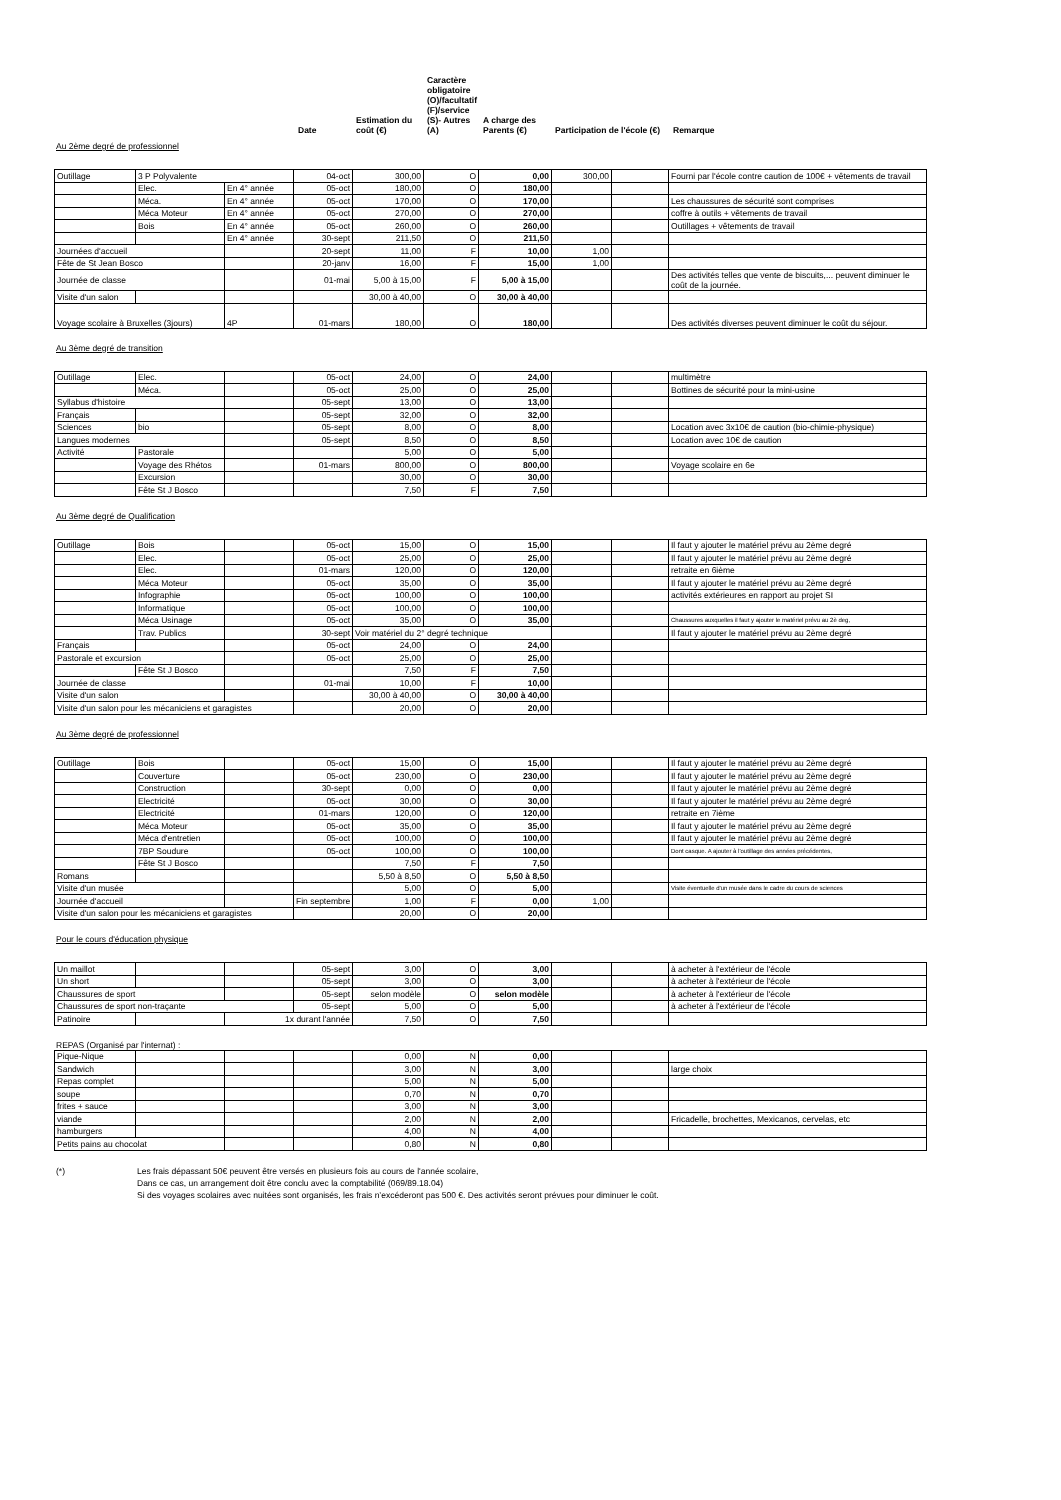Date
Estimation du coût (€)
Caractère obligatoire (O)/facultatif (F)/service (S)- Autres (A)
A charge des Parents (€)
Participation de l'école (€)
Remarque
Au 2ème degré de professionnel
| Outillage | 3 P Polyvalente | | 04-oct | 300,00 | O | 0,00 | 300,00 | | Fourni par l'école contre caution de 100€ + vêtements de travail |
| | Elec. | En 4° année | 05-oct | 180,00 | O | 180,00 | | | |
| | Méca. | En 4° année | 05-oct | 170,00 | O | 170,00 | | | Les chaussures de sécurité sont comprises |
| | Méca Moteur | En 4° année | 05-oct | 270,00 | O | 270,00 | | | coffre à outils + vêtements de travail |
| | Bois | En 4° année | 05-oct | 260,00 | O | 260,00 | | | Outillages + vêtements de travail |
| | | En 4° année | 30-sept | 211,50 | O | 211,50 | | | |
| Journées d'accueil | | | 20-sept | 11,00 | F | 10,00 | 1,00 | | |
| Fête de St Jean Bosco | | | 20-janv | 16,00 | F | 15,00 | 1,00 | | |
| Journée de classe | | | 01-mai | 5,00 à 15,00 | F | 5,00 à 15,00 | | | Des activités telles que vente de biscuits,... peuvent diminuer le coût de la journée. |
| Visite d'un salon | | | | 30,00 à 40,00 | O | 30,00 à 40,00 | | | |
| Voyage scolaire à Bruxelles (3jours) | | 4P | 01-mars | 180,00 | O | 180,00 | | | Des activités diverses peuvent diminuer le coût du séjour. |
Au 3ème degré de transition
| Outillage | Elec. | | 05-oct | 24,00 | O | 24,00 | | | multimètre |
| | Méca. | | 05-oct | 25,00 | O | 25,00 | | | Bottines de sécurité pour la mini-usine |
| Syllabus d'histoire | | | 05-sept | 13,00 | O | 13,00 | | | |
| Français | | | 05-sept | 32,00 | O | 32,00 | | | |
| Sciences | bio | | 05-sept | 8,00 | O | 8,00 | | | Location avec 3x10€ de caution (bio-chimie-physique) |
| Langues modernes | | | 05-sept | 8,50 | O | 8,50 | | | Location avec 10€ de caution |
| Activité | Pastorale | | | 5,00 | O | 5,00 | | | |
| | Voyage des Rhétos | | 01-mars | 800,00 | O | 800,00 | | | Voyage scolaire en 6e |
| | Excursion | | | 30,00 | O | 30,00 | | | |
| | Fête St J Bosco | | | 7,50 | F | 7,50 | | | |
Au 3ème degré de Qualification
| Outillage | Bois | | 05-oct | 15,00 | O | 15,00 | | | Il faut y ajouter le matériel prévu au 2ème degré |
| | Elec. | | 05-oct | 25,00 | O | 25,00 | | | Il faut y ajouter le matériel prévu au 2ème degré |
| | Elec. | | 01-mars | 120,00 | O | 120,00 | | | retraite en 6ième |
| | Méca Moteur | | 05-oct | 35,00 | O | 35,00 | | | Il faut y ajouter le matériel prévu au 2ème degré |
| | Infographie | | 05-oct | 100,00 | O | 100,00 | | | activités extérieures en rapport au projet SI |
| | Informatique | | 05-oct | 100,00 | O | 100,00 | | | |
| | Méca Usinage | | 05-oct | 35,00 | O | 35,00 | | | Chaussures auxquelles il faut y ajouter le matériel prévu au 2è deg, |
| | Trav. Publics | | 30-sept | Voir matériel du 2° degré technique | | | | | Il faut y ajouter le matériel prévu au 2ème degré |
| Français | | | 05-oct | 24,00 | O | 24,00 | | | |
| Pastorale et excursion | | | 05-oct | 25,00 | O | 25,00 | | | |
| | Fête St J Bosco | | | 7,50 | F | 7,50 | | | |
| Journée de classe | | | 01-mai | 10,00 | F | 10,00 | | | |
| Visite d'un salon | | | | 30,00 à 40,00 | O | 30,00 à 40,00 | | | |
| Visite d'un salon pour les mécaniciens et garagistes | | | | 20,00 | O | 20,00 | | | |
Au 3ème degré de professionnel
| Outillage | Bois | | 05-oct | 15,00 | O | 15,00 | | | Il faut y ajouter le matériel prévu au 2ème degré |
| | Couverture | | 05-oct | 230,00 | O | 230,00 | | | Il faut y ajouter le matériel prévu au 2ème degré |
| | Construction | | 30-sept | 0,00 | O | 0,00 | | | Il faut y ajouter le matériel prévu au 2ème degré |
| | Electricité | | 05-oct | 30,00 | O | 30,00 | | | Il faut y ajouter le matériel prévu au 2ème degré |
| | Electricité | | 01-mars | 120,00 | O | 120,00 | | | retraite en 7ième |
| | Méca Moteur | | 05-oct | 35,00 | O | 35,00 | | | Il faut y ajouter le matériel prévu au 2ème degré |
| | Méca d'entretien | | 05-oct | 100,00 | O | 100,00 | | | Il faut y ajouter le matériel prévu au 2ème degré |
| | 7BP Soudure | | 05-oct | 100,00 | O | 100,00 | | | Dont casque. A ajouter à l'outillage des années précédentes, |
| | Fête St J Bosco | | | 7,50 | F | 7,50 | | | |
| Romans | | | | 5,50 à 8,50 | O | 5,50 à 8,50 | | | |
| Visite d'un musée | | | | 5,00 | O | 5,00 | | | Visite éventuelle d'un musée dans le cadre du cours de sciences |
| Journée d'accueil | | | Fin septembre | 1,00 | F | 0,00 | 1,00 | | |
| Visite d'un salon pour les mécaniciens et garagistes | | | | 20,00 | O | 20,00 | | | |
Pour le cours d'éducation physique
| Un maillot | | | 05-sept | 3,00 | O | 3,00 | | | à acheter à l'extérieur de l'école |
| Un short | | | 05-sept | 3,00 | O | 3,00 | | | à acheter à l'extérieur de l'école |
| Chaussures de sport | | | 05-sept | selon modèle | O | selon modèle | | | à acheter à l'extérieur de l'école |
| Chaussures de sport non-traçante | | | 05-sept | 5,00 | O | 5,00 | | | à acheter à l'extérieur de l'école |
| Patinoire | | 1x durant l'année | | 7,50 | O | 7,50 | | | |
REPAS (Organisé par l'internat) :
| Pique-Nique | | | | 0,00 | N | 0,00 | | | |
| Sandwich | | | | 3,00 | N | 3,00 | | | large choix |
| Repas complet | | | | 5,00 | N | 5,00 | | | |
| soupe | | | | 0,70 | N | 0,70 | | | |
| frites + sauce | | | | 3,00 | N | 3,00 | | | |
| viande | | | | 2,00 | N | 2,00 | | | Fricadelle, brochettes, Mexicanos, cervelas, etc |
| hamburgers | | | | 4,00 | N | 4,00 | | | |
| Petits pains au chocolat | | | | 0,80 | N | 0,80 | | | |
(*) Les frais dépassant 50€ peuvent être versés en plusieurs fois au cours de l'année scolaire,
Dans ce cas, un arrangement doit être conclu avec la comptabilité (069/89.18.04)
Si des voyages scolaires avec nuitées sont organisés, les frais n’excéderont pas 500 €. Des activités seront prévues pour diminuer le coût.